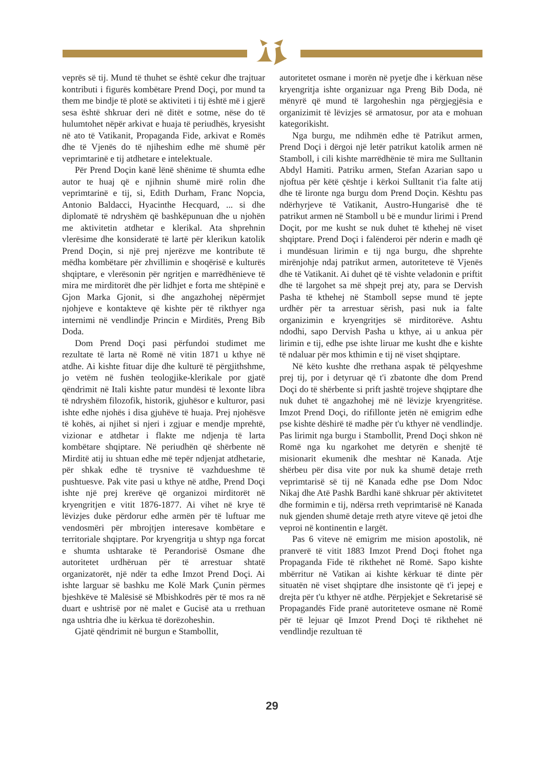veprës së tij. Mund të thuhet se është cekur dhe trajtuar kontributi i figurës kombëtare Prend Doçi, por mund ta them me bindje të plotë se aktiviteti i tij është më i gjerë sesa është shkruar deri në ditët e sotme, nëse do të hulumtohet nëpër arkivat e huaja të periudhës, kryesisht në ato të Vatikanit, Propaganda Fide, arkivat e Romës dhe të Vjenës do të njiheshim edhe më shumë për veprimtarinë e tij atdhetare e intelektuale.
Për Prend Doçin kanë lënë shënime të shumta edhe autor te huaj që e njihnin shumë mirë rolin dhe veprimtarinë e tij, si, Edith Durham, Franc Nopcia, Antonio Baldacci, Hyacinthe Hecquard, ... si dhe diplomatë të ndryshëm që bashkëpunuan dhe u njohën me aktivitetin atdhetar e klerikal. Ata shprehnin vlerësime dhe konsideratë të lartë për klerikun katolik Prend Doçin, si një prej njerëzve me kontribute të mëdha kombëtare për zhvillimin e shoqërisë e kulturës shqiptare, e vlerësonin për ngritjen e marrëdhënieve të mira me mirditorët dhe për lidhjet e forta me shtëpinë e Gjon Marka Gjonit, si dhe angazhohej nëpërmjet njohjeve e kontakteve që kishte për të rikthyer nga internimi në vendlindje Princin e Mirditës, Preng Bib Doda.
Dom Prend Doçi pasi përfundoi studimet me rezultate të larta në Romë në vitin 1871 u kthye në atdhe. Ai kishte fituar dije dhe kulturë të përgjithshme, jo vetëm në fushën teologjike-klerikale por gjatë qëndrimit në Itali kishte patur mundësi të lexonte libra të ndryshëm filozofik, historik, gjuhësor e kulturor, pasi ishte edhe njohës i disa gjuhëve të huaja. Prej njohësve të kohës, ai njihet si njeri i zgjuar e mendje mprehtë, vizionar e atdhetar i flakte me ndjenja të larta kombëtare shqiptare. Në periudhën që shërbente në Mirditë atij iu shtuan edhe më tepër ndjenjat atdhetarie, për shkak edhe të trysnive të vazhdueshme të pushtuesve. Pak vite pasi u kthye në atdhe, Prend Doçi ishte një prej krerëve që organizoi mirditorët në kryengritjen e vitit 1876-1877. Ai vihet në krye të lëvizjes duke përdorur edhe armën për të luftuar me vendosmëri për mbrojtjen interesave kombëtare e territoriale shqiptare. Por kryengritja u shtyp nga forcat e shumta ushtarake të Perandorisë Osmane dhe autoritetet urdhëruan për të arrestuar shtatë organizatorët, një ndër ta edhe Imzot Prend Doçi. Ai ishte larguar së bashku me Kolë Mark Çunin përmes bjeshkëve të Malësisë së Mbishkodrës për të mos ra në duart e ushtrisë por në malet e Gucisë ata u rrethuan nga ushtria dhe iu kërkua të dorëzoheshin.
Gjatë qëndrimit në burgun e Stambollit,
autoritetet osmane i morën në pyetje dhe i kërkuan nëse kryengritja ishte organizuar nga Preng Bib Doda, në mënyrë që mund të largoheshin nga përgjegjësia e organizimit të lëvizjes së armatosur, por ata e mohuan kategorikisht.
Nga burgu, me ndihmën edhe të Patrikut armen, Prend Doçi i dërgoi një letër patrikut katolik armen në Stamboll, i cili kishte marrëdhënie të mira me Sulltanin Abdyl Hamiti. Patriku armen, Stefan Azarian sapo u njoftua për këtë çështje i kërkoi Sulltanit t'ia falte atij dhe të lironte nga burgu dom Prend Doçin. Kështu pas ndërhyrjeve të Vatikanit, Austro-Hungarisë dhe të patrikut armen në Stamboll u bë e mundur lirimi i Prend Doçit, por me kusht se nuk duhet të kthehej në viset shqiptare. Prend Doçi i falënderoi për nderin e madh që i mundësuan lirimin e tij nga burgu, dhe shprehte mirënjohje ndaj patrikut armen, autoriteteve të Vjenës dhe të Vatikanit. Ai duhet që të vishte veladonin e priftit dhe të largohet sa më shpejt prej aty, para se Dervish Pasha të kthehej në Stamboll sepse mund të jepte urdhër për ta arrestuar sërish, pasi nuk ia falte organizimin e kryengritjes së mirditorëve. Ashtu ndodhi, sapo Dervish Pasha u kthye, ai u ankua për lirimin e tij, edhe pse ishte liruar me kusht dhe e kishte të ndaluar për mos kthimin e tij në viset shqiptare.
Në këto kushte dhe rrethana aspak të pëlqyeshme prej tij, por i detyruar që t'i zbatonte dhe dom Prend Doçi do të shërbente si prift jashtë trojeve shqiptare dhe nuk duhet të angazhohej më në lëvizje kryengritëse. Imzot Prend Doçi, do rifillonte jetën në emigrim edhe pse kishte dëshirë të madhe për t'u kthyer në vendlindje. Pas lirimit nga burgu i Stambollit, Prend Doçi shkon në Romë nga ku ngarkohet me detyrën e shenjtë të misionarit ekumenik dhe meshtar në Kanada. Atje shërbeu për disa vite por nuk ka shumë detaje rreth veprimtarisë së tij në Kanada edhe pse Dom Ndoc Nikaj dhe Atë Pashk Bardhi kanë shkruar për aktivitetet dhe formimin e tij, ndërsa rreth veprimtarisë në Kanada nuk gjenden shumë detaje rreth atyre viteve që jetoi dhe veproi në kontinentin e largët.
Pas 6 viteve në emigrim me mision apostolik, në pranverë të vitit 1883 Imzot Prend Doçi ftohet nga Propaganda Fide të rikthehet në Romë. Sapo kishte mbërritur në Vatikan ai kishte kërkuar të dinte për situatën në viset shqiptare dhe insistonte që t'i jepej e drejta për t'u kthyer në atdhe. Përpjekjet e Sekretarisë së Propagandës Fide pranë autoriteteve osmane në Romë për të lejuar që Imzot Prend Doçi të rikthehet në vendlindje rezultuan të
29